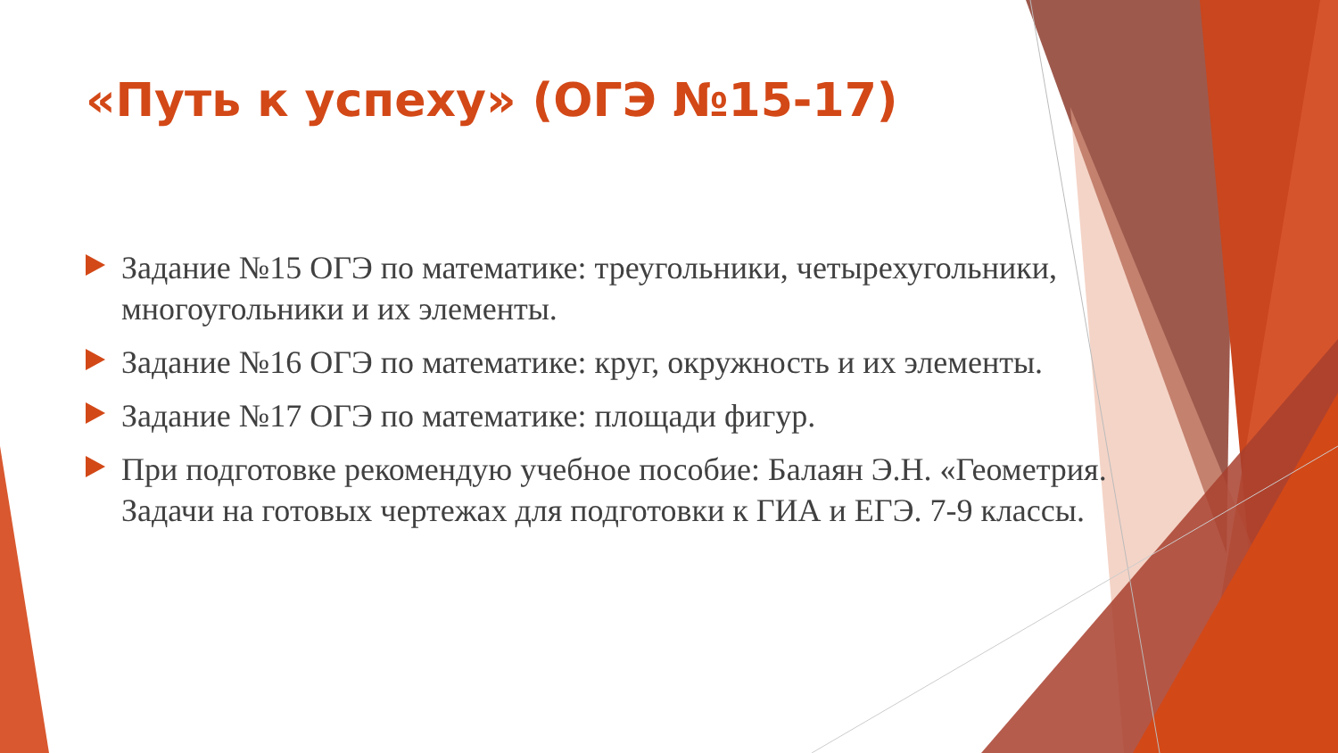«Путь к успеху» (ОГЭ №15-17)
Задание №15 ОГЭ по математике: треугольники, четырехугольники, многоугольники и их элементы.
Задание №16 ОГЭ по математике: круг, окружность и их элементы.
Задание №17 ОГЭ по математике: площади фигур.
При подготовке рекомендую учебное пособие: Балаян Э.Н. «Геометрия. Задачи на готовых чертежах для подготовки к ГИА и ЕГЭ. 7-9 классы.